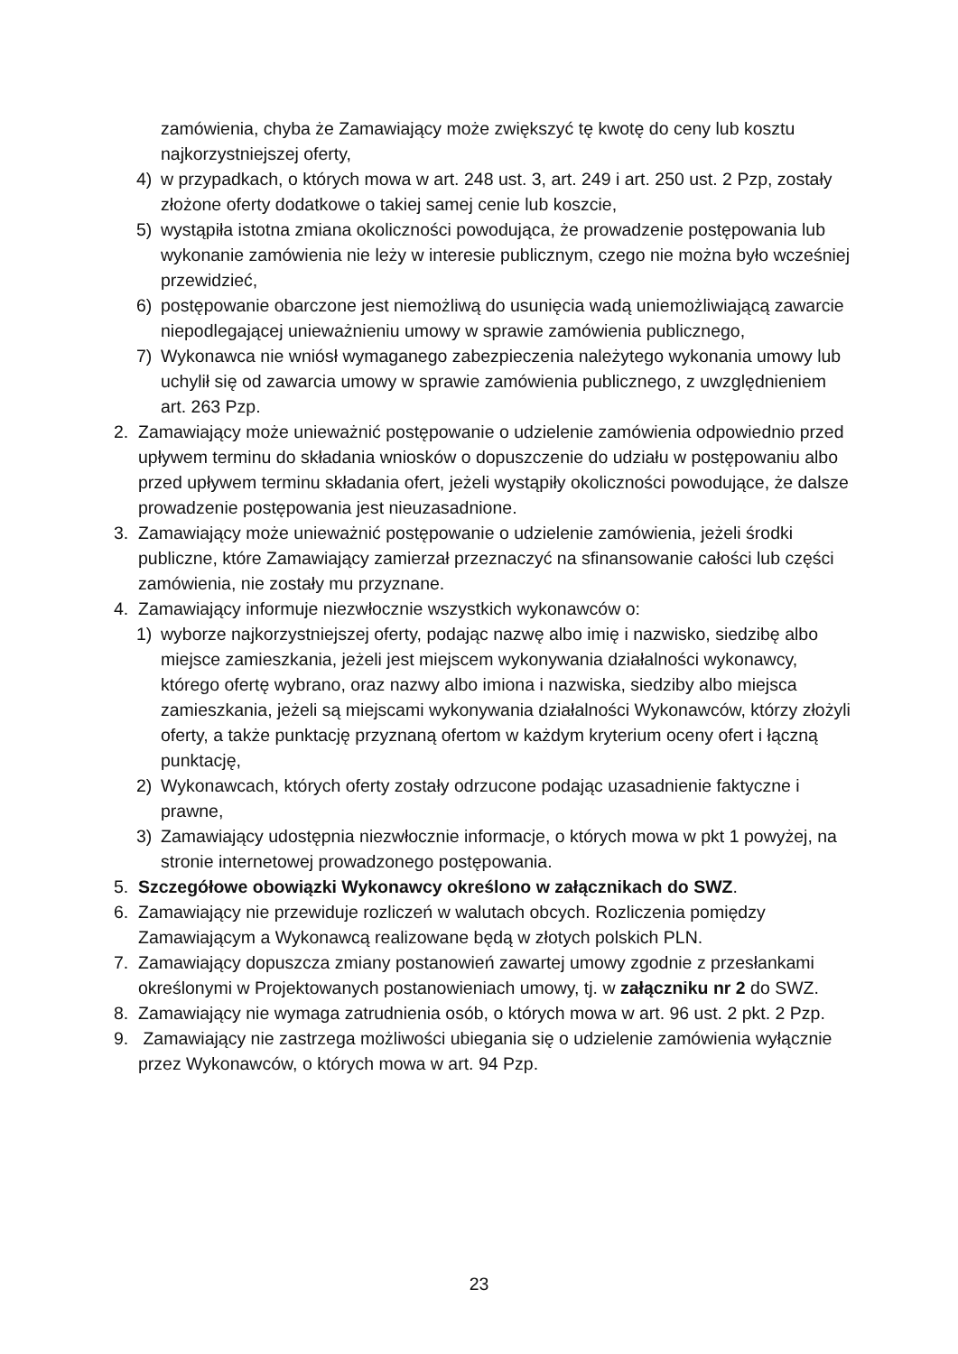zamówienia, chyba że Zamawiający może zwiększyć tę kwotę do ceny lub kosztu najkorzystniejszej oferty,
4) w przypadkach, o których mowa w art. 248 ust. 3, art. 249 i art. 250 ust. 2 Pzp, zostały złożone oferty dodatkowe o takiej samej cenie lub koszcie,
5) wystąpiła istotna zmiana okoliczności powodująca, że prowadzenie postępowania lub wykonanie zamówienia nie leży w interesie publicznym, czego nie można było wcześniej przewidzieć,
6) postępowanie obarczone jest niemożliwą do usunięcia wadą uniemożliwiającą zawarcie niepodlegającej unieważnieniu umowy w sprawie zamówienia publicznego,
7) Wykonawca nie wniósł wymaganego zabezpieczenia należytego wykonania umowy lub uchylił się od zawarcia umowy w sprawie zamówienia publicznego, z uwzględnieniem art. 263 Pzp.
2. Zamawiający może unieważnić postępowanie o udzielenie zamówienia odpowiednio przed upływem terminu do składania wniosków o dopuszczenie do udziału w postępowaniu albo przed upływem terminu składania ofert, jeżeli wystąpiły okoliczności powodujące, że dalsze prowadzenie postępowania jest nieuzasadnione.
3. Zamawiający może unieważnić postępowanie o udzielenie zamówienia, jeżeli środki publiczne, które Zamawiający zamierzał przeznaczyć na sfinansowanie całości lub części zamówienia, nie zostały mu przyznane.
4. Zamawiający informuje niezwłocznie wszystkich wykonawców o:
1) wyborze najkorzystniejszej oferty, podając nazwę albo imię i nazwisko, siedzibę albo miejsce zamieszkania, jeżeli jest miejscem wykonywania działalności wykonawcy, którego ofertę wybrano, oraz nazwy albo imiona i nazwiska, siedziby albo miejsca zamieszkania, jeżeli są miejscami wykonywania działalności Wykonawców, którzy złożyli oferty, a także punktację przyznaną ofertom w każdym kryterium oceny ofert i łączną punktację,
2) Wykonawcach, których oferty zostały odrzucone podając uzasadnienie faktyczne i prawne,
3) Zamawiający udostępnia niezwłocznie informacje, o których mowa w pkt 1 powyżej, na stronie internetowej prowadzonego postępowania.
5. Szczegółowe obowiązki Wykonawcy określono w załącznikach do SWZ.
6. Zamawiający nie przewiduje rozliczeń w walutach obcych. Rozliczenia pomiędzy Zamawiającym a Wykonawcą realizowane będą w złotych polskich PLN.
7. Zamawiający dopuszcza zmiany postanowień zawartej umowy zgodnie z przesłankami określonymi w Projektowanych postanowieniach umowy, tj. w załączniku nr 2 do SWZ.
8. Zamawiający nie wymaga zatrudnienia osób, o których mowa w art. 96 ust. 2 pkt. 2 Pzp.
9. Zamawiający nie zastrzega możliwości ubiegania się o udzielenie zamówienia wyłącznie przez Wykonawców, o których mowa w art. 94 Pzp.
23